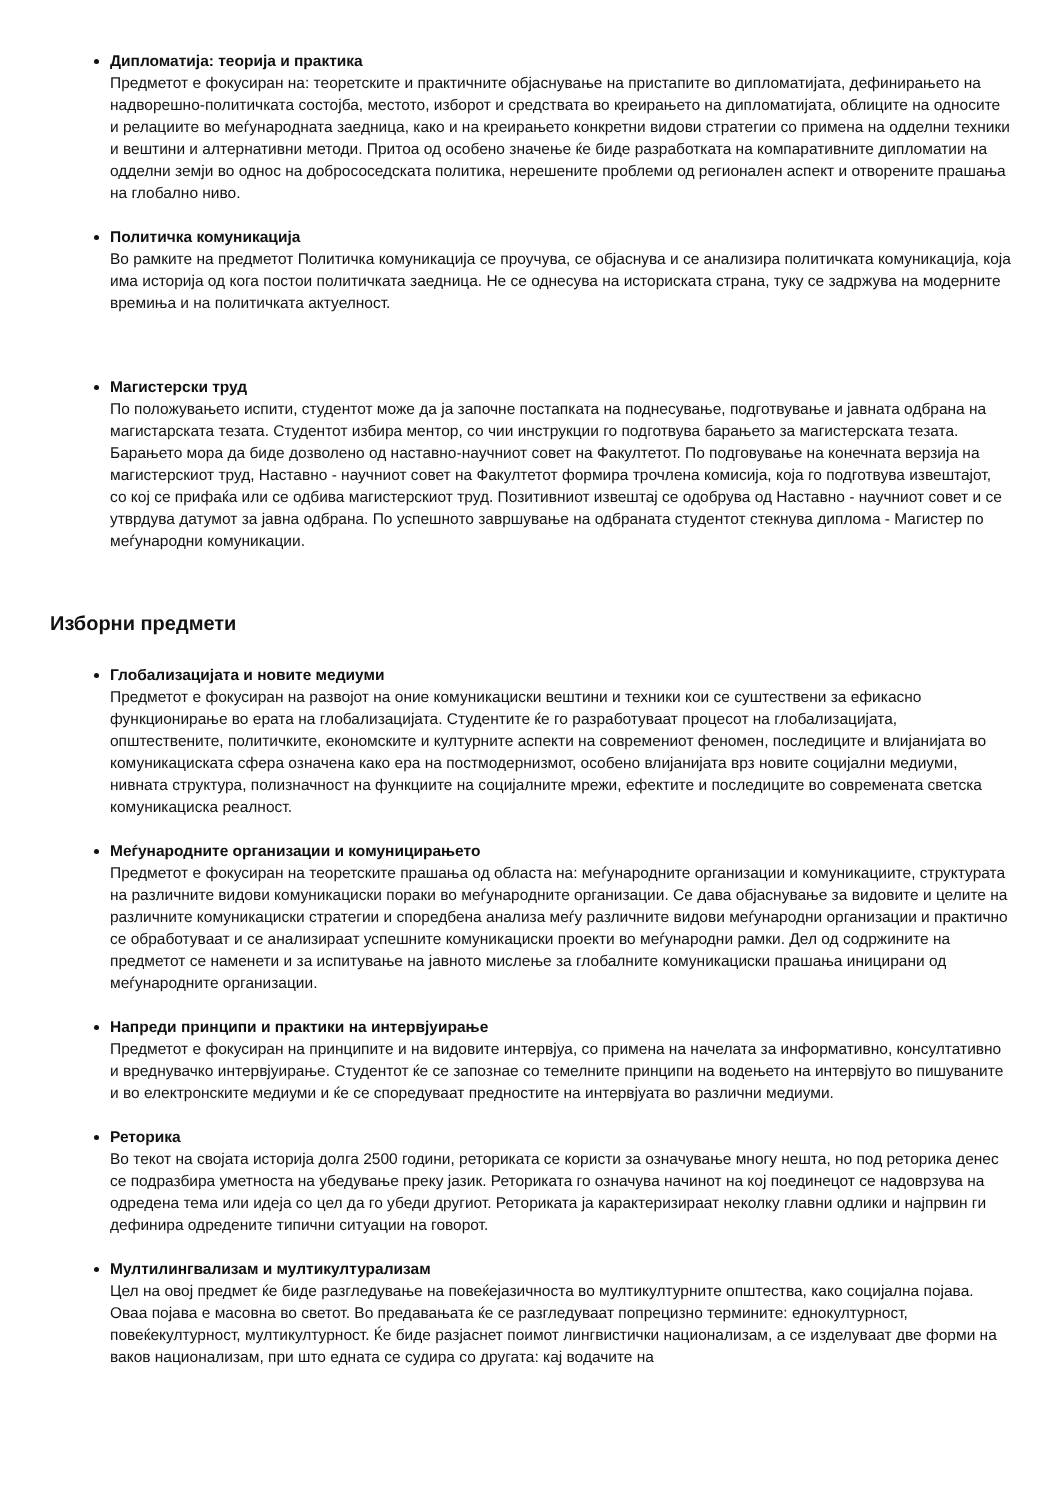Дипломатија: теорија и практика
Предметот е фокусиран на: теоретските и практичните објаснување на пристапите во дипломатијата, дефинирањето на надворешно-политичката состојба, местото, изборот и средствата во креирањето на дипломатијата, облиците на односите и релациите во меѓународната заедница, како и на креирањето конкретни видови стратегии со примена на одделни техники и вештини и алтернативни методи. Притоа од особено значење ќе биде разработката на компаративните дипломатии на одделни земји во однос на добрососедската политика, нерешените проблеми од регионален аспект и отворените прашања на глобално ниво.
Политичка комуникација
Во рамките на предметот Политичка комуникација се проучува, се објаснува и се анализира политичката комуникација, која има историја од кога постои политичката заедница. Не се однесува на историската страна, туку се задржува на модерните времиња и на политичката актуелност.
Магистерски труд
По положувањето испити, студентот може да ја започне постапката на поднесување, подготвување и јавната одбрана на магистарската тезата. Студентот избира ментор, со чии инструкции го подготвува барањето за магистерската тезата. Барањето мора да биде дозволено од наставно-научниот совет на Факултетот. По подговување на конечната верзија на магистерскиот труд, Наставно - научниот совет на Факултетот формира трочлена комисија, која го подготвува извештајот, со кој се прифаќа или се одбива магистерскиот труд. Позитивниот извештај се одобрува од Наставно - научниот совет и се утврдува датумот за јавна одбрана. По успешното завршување на одбраната студентот стекнува диплома - Магистер по меѓународни комуникации.
Изборни предмети
Глобализацијата и новите медиуми
Предметот е фокусиран на развојот на оние комуникациски вештини и техники кои се суштествени за ефикасно функционирање во ерата на глобализацијата. Студентите ќе го разработуваат процесот на глобализацијата, општествените, политичките, економските и културните аспекти на современиот феномен, последиците и влијанијата во комуникациската сфера означена како ера на постмодернизмот, особено влијанијата врз новите социјални медиуми, нивната структура, полизначност на функциите на социјалните мрежи, ефектите и последиците во современата светска комуникациска реалност.
Меѓународните организации и комуницирањето
Предметот е фокусиран на теоретските прашања од областа на: меѓународните организации и комуникациите, структурата на различните видови комуникациски пораки во меѓународните организации. Се дава објаснување за видовите и целите на различните комуникациски стратегии и споредбена анализа меѓу различните видови меѓународни организации и практично се обработуваат и се анализираат успешните комуникациски проекти во меѓународни рамки. Дел од содржините на предметот се наменети и за испитување на јавното мислење за глобалните комуникациски прашања иницирани од меѓународните организации.
Напреди принципи и практики на интервјуирање
Предметот е фокусиран на принципите и на видовите интервјуа, со примена на начелата за информативно, консултативно и вреднувачко интервјуирање. Студентот ќе се запознае со темелните принципи на водењето на интервјуто во пишуваните и во електронските медиуми и ќе се споредуваат предностите на интервјуата во различни медиуми.
Реторика
Во текот на својата историја долга 2500 години, реториката се користи за означување многу нешта, но под реторика денес се подразбира уметноста на убедување преку јазик. Реториката го означува начинот на кој поединецот се надоврзува на одредена тема или идеја со цел да го убеди другиот. Реториката ја карактеризираат неколку главни одлики и најпрвин ги дефинира одредените типични ситуации на говорот.
Мултилингвализам и мултикултурализам
Цел на овој предмет ќе биде разгледување на повеќејазичноста во мултикултурните општества, како социјална појава. Оваа појава е масовна во светот. Во предавањата ќе се разгледуваат попрецизно термините: еднокултурност, повеќекултурност, мултикултурност. Ќе биде разјаснет поимот лингвистички национализам, а се изделуваат две форми на ваков национализам, при што едната се судира со другата: кај водачите на